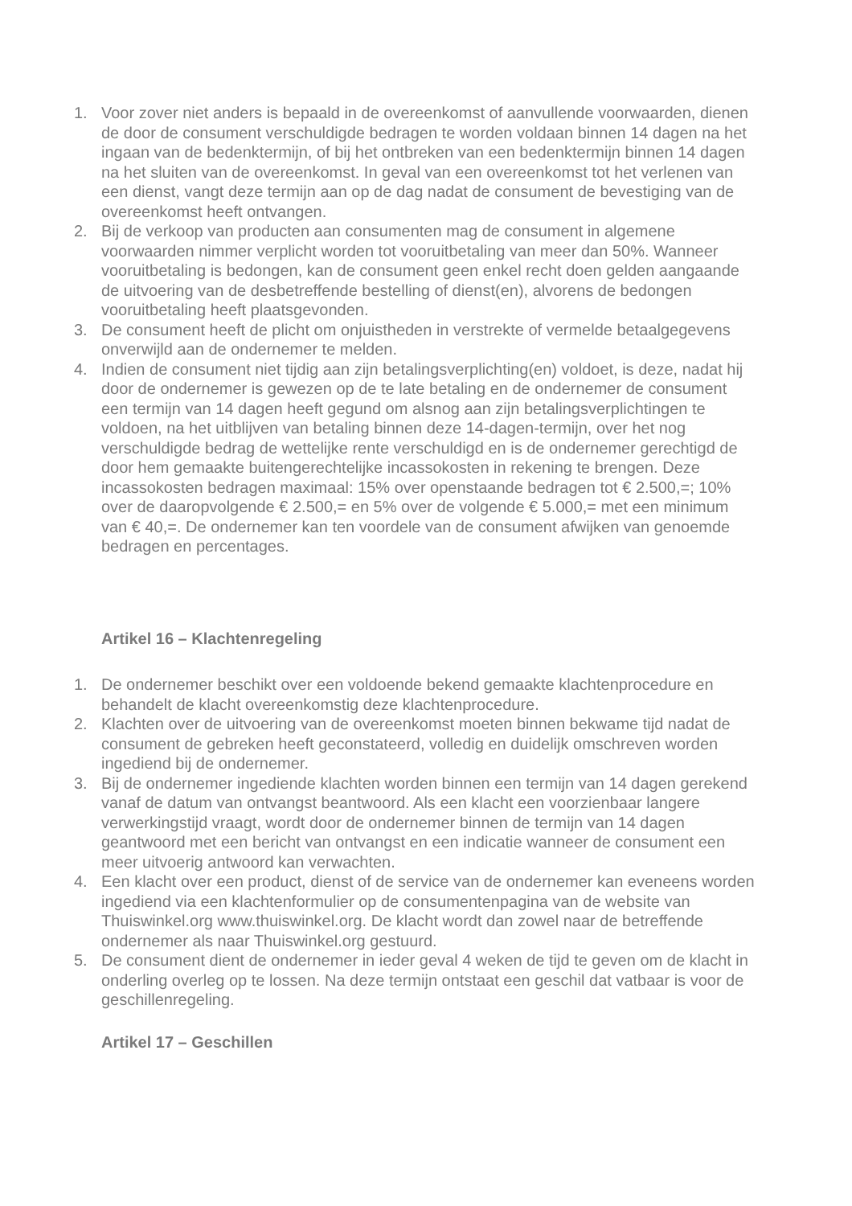1. Voor zover niet anders is bepaald in de overeenkomst of aanvullende voorwaarden, dienen de door de consument verschuldigde bedragen te worden voldaan binnen 14 dagen na het ingaan van de bedenktermijn, of bij het ontbreken van een bedenktermijn binnen 14 dagen na het sluiten van de overeenkomst. In geval van een overeenkomst tot het verlenen van een dienst, vangt deze termijn aan op de dag nadat de consument de bevestiging van de overeenkomst heeft ontvangen.
2. Bij de verkoop van producten aan consumenten mag de consument in algemene voorwaarden nimmer verplicht worden tot vooruitbetaling van meer dan 50%. Wanneer vooruitbetaling is bedongen, kan de consument geen enkel recht doen gelden aangaande de uitvoering van de desbetreffende bestelling of dienst(en), alvorens de bedongen vooruitbetaling heeft plaatsgevonden.
3. De consument heeft de plicht om onjuistheden in verstrekte of vermelde betaalgegevens onverwijld aan de ondernemer te melden.
4. Indien de consument niet tijdig aan zijn betalingsverplichting(en) voldoet, is deze, nadat hij door de ondernemer is gewezen op de te late betaling en de ondernemer de consument een termijn van 14 dagen heeft gegund om alsnog aan zijn betalingsverplichtingen te voldoen, na het uitblijven van betaling binnen deze 14-dagen-termijn, over het nog verschuldigde bedrag de wettelijke rente verschuldigd en is de ondernemer gerechtigd de door hem gemaakte buitengerechtelijke incassokosten in rekening te brengen. Deze incassokosten bedragen maximaal: 15% over openstaande bedragen tot € 2.500,=; 10% over de daaropvolgende € 2.500,= en 5% over de volgende € 5.000,= met een minimum van € 40,=. De ondernemer kan ten voordele van de consument afwijken van genoemde bedragen en percentages.
Artikel 16 – Klachtenregeling
1. De ondernemer beschikt over een voldoende bekend gemaakte klachtenprocedure en behandelt de klacht overeenkomstig deze klachtenprocedure.
2. Klachten over de uitvoering van de overeenkomst moeten binnen bekwame tijd nadat de consument de gebreken heeft geconstateerd, volledig en duidelijk omschreven worden ingediend bij de ondernemer.
3. Bij de ondernemer ingediende klachten worden binnen een termijn van 14 dagen gerekend vanaf de datum van ontvangst beantwoord. Als een klacht een voorzienbaar langere verwerkingstijd vraagt, wordt door de ondernemer binnen de termijn van 14 dagen geantwoord met een bericht van ontvangst en een indicatie wanneer de consument een meer uitvoerig antwoord kan verwachten.
4. Een klacht over een product, dienst of de service van de ondernemer kan eveneens worden ingediend via een klachtenformulier op de consumentenpagina van de website van Thuiswinkel.org www.thuiswinkel.org. De klacht wordt dan zowel naar de betreffende ondernemer als naar Thuiswinkel.org gestuurd.
5. De consument dient de ondernemer in ieder geval 4 weken de tijd te geven om de klacht in onderling overleg op te lossen. Na deze termijn ontstaat een geschil dat vatbaar is voor de geschillenregeling.
Artikel 17 – Geschillen